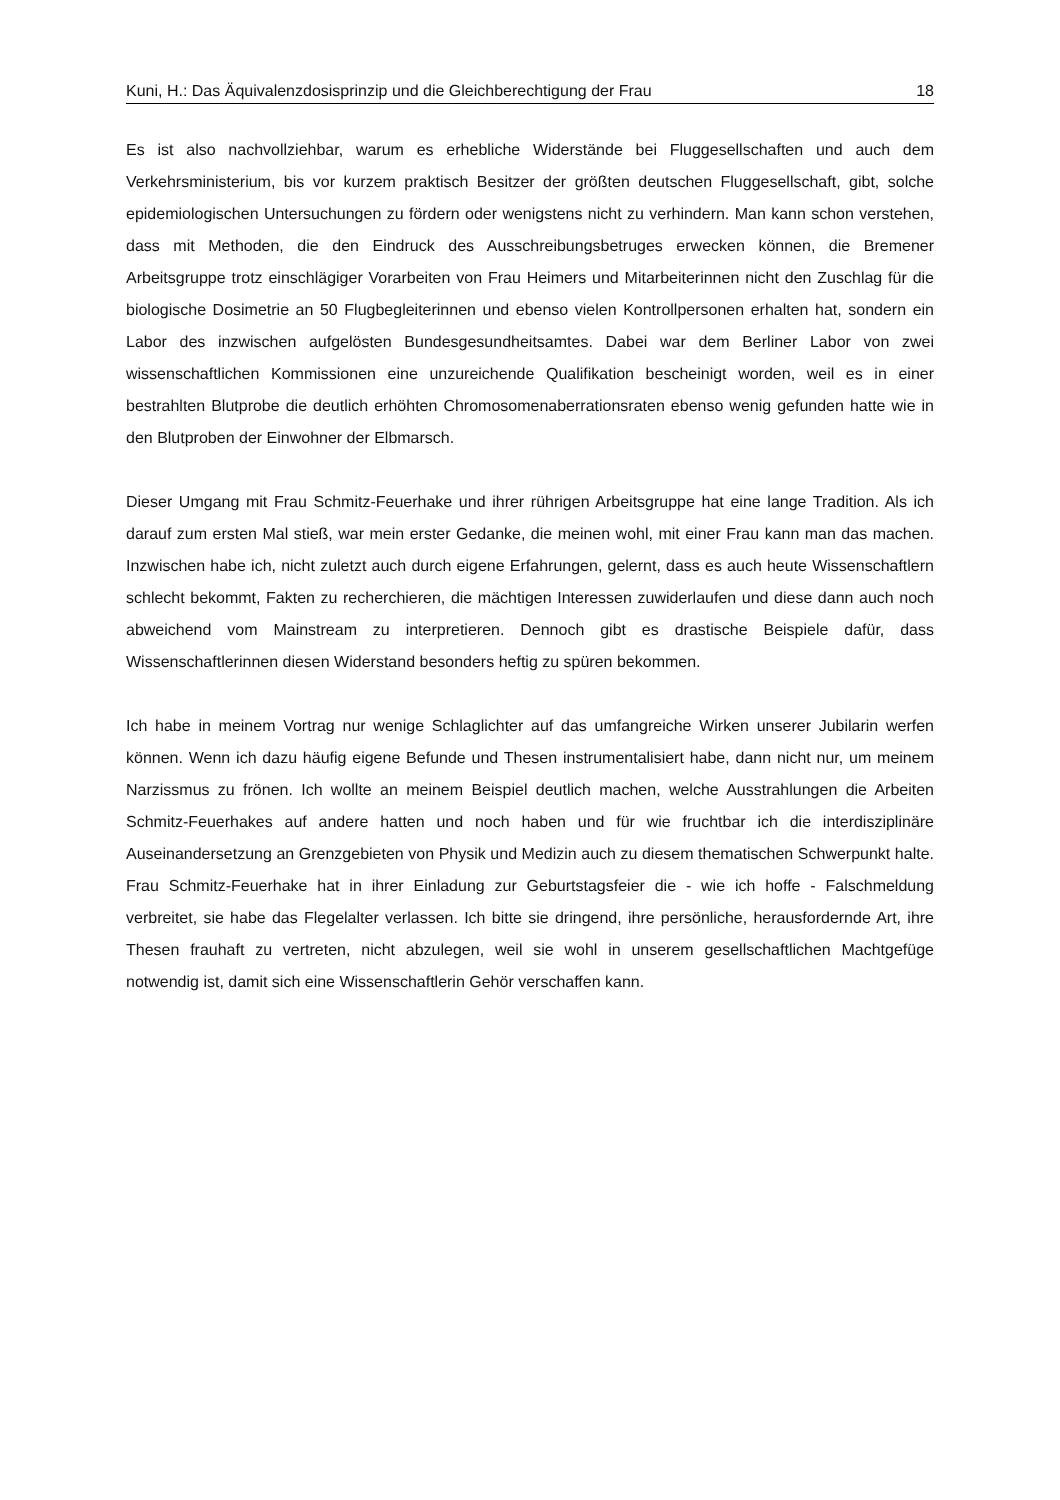Kuni, H.: Das Äquivalenzdosisprinzip und die Gleichberechtigung der Frau 18
Es ist also nachvollziehbar, warum es erhebliche Widerstände bei Fluggesellschaften und auch dem Verkehrsministerium, bis vor kurzem praktisch Besitzer der größten deutschen Fluggesellschaft, gibt, solche epidemiologischen Untersuchungen zu fördern oder wenigstens nicht zu verhindern. Man kann schon verstehen, dass mit Methoden, die den Eindruck des Ausschreibungsbetruges erwecken können, die Bremener Arbeitsgruppe trotz einschlägiger Vorarbeiten von Frau Heimers und Mitarbeiterinnen nicht den Zuschlag für die biologische Dosimetrie an 50 Flugbegleiterinnen und ebenso vielen Kontrollpersonen erhalten hat, sondern ein Labor des inzwischen aufgelösten Bundesgesundheitsamtes. Dabei war dem Berliner Labor von zwei wissenschaftlichen Kommissionen eine unzureichende Qualifikation bescheinigt worden, weil es in einer bestrahlten Blutprobe die deutlich erhöhten Chromosomenaberrationsraten ebenso wenig gefunden hatte wie in den Blutproben der Einwohner der Elbmarsch.
Dieser Umgang mit Frau Schmitz-Feuerhake und ihrer rührigen Arbeitsgruppe hat eine lange Tradition. Als ich darauf zum ersten Mal stieß, war mein erster Gedanke, die meinen wohl, mit einer Frau kann man das machen. Inzwischen habe ich, nicht zuletzt auch durch eigene Erfahrungen, gelernt, dass es auch heute Wissenschaftlern schlecht bekommt, Fakten zu recherchieren, die mächtigen Interessen zuwiderlaufen und diese dann auch noch abweichend vom Mainstream zu interpretieren. Dennoch gibt es drastische Beispiele dafür, dass Wissenschaftlerinnen diesen Widerstand besonders heftig zu spüren bekommen.
Ich habe in meinem Vortrag nur wenige Schlaglichter auf das umfangreiche Wirken unserer Jubilarin werfen können. Wenn ich dazu häufig eigene Befunde und Thesen instrumentalisiert habe, dann nicht nur, um meinem Narzissmus zu frönen. Ich wollte an meinem Beispiel deutlich machen, welche Ausstrahlungen die Arbeiten Schmitz-Feuerhakes auf andere hatten und noch haben und für wie fruchtbar ich die interdisziplinäre Auseinandersetzung an Grenzgebieten von Physik und Medizin auch zu diesem thematischen Schwerpunkt halte. Frau Schmitz-Feuerhake hat in ihrer Einladung zur Geburtstagsfeier die - wie ich hoffe - Falschmeldung verbreitet, sie habe das Flegelalter verlassen. Ich bitte sie dringend, ihre persönliche, herausfordernde Art, ihre Thesen frauhaft zu vertreten, nicht abzulegen, weil sie wohl in unserem gesellschaftlichen Machtgefüge notwendig ist, damit sich eine Wissenschaftlerin Gehör verschaffen kann.